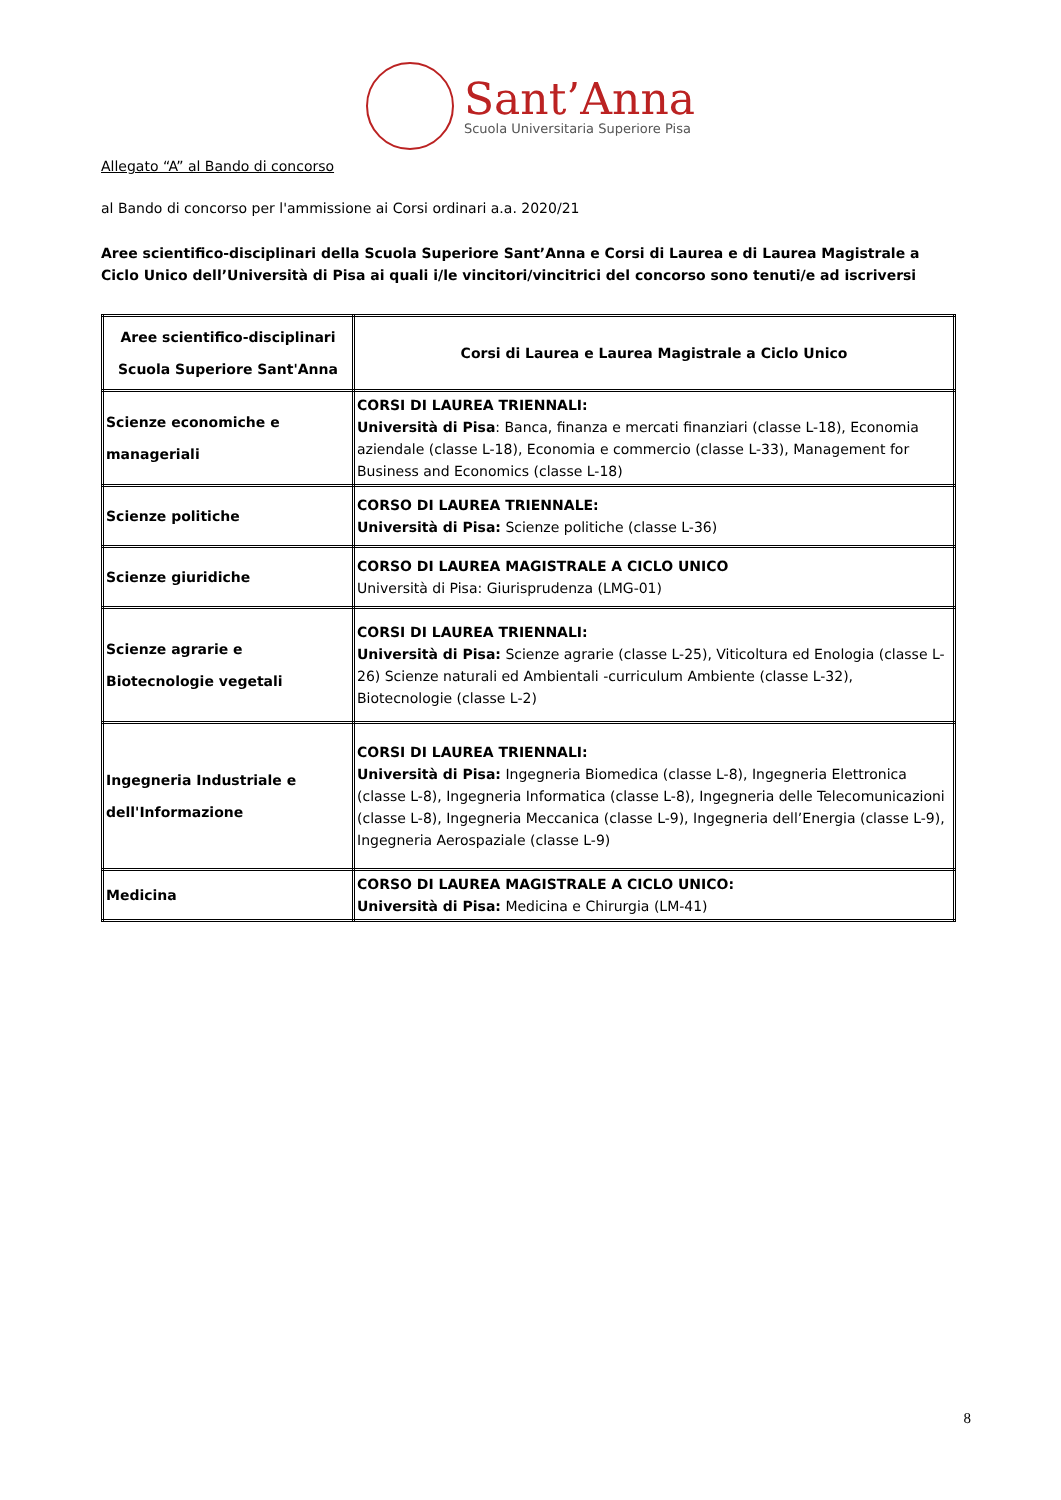Sant’Anna
Scuola Universitaria Superiore Pisa
Allegato “A” al Bando di concorso
al Bando di concorso per l'ammissione ai Corsi ordinari a.a. 2020/21
Aree scientifico-disciplinari della Scuola Superiore Sant’Anna e Corsi di Laurea e di Laurea Magistrale a Ciclo Unico dell’Università di Pisa ai quali i/le vincitori/vincitrici del concorso sono tenuti/e ad iscriversi
| Aree scientifico-disciplinari Scuola Superiore Sant'Anna | Corsi di Laurea e Laurea Magistrale a Ciclo Unico |
| --- | --- |
| Scienze economiche e manageriali | CORSI DI LAUREA TRIENNALI: Università di Pisa : Banca, finanza e mercati finanziari (classe L-18), Economia aziendale (classe L-18), Economia e commercio (classe L-33), Management for Business and Economics (classe L-18) |
| Scienze politiche | CORSO DI LAUREA TRIENNALE: Università di Pisa: Scienze politiche (classe L-36) |
| Scienze giuridiche | CORSO DI LAUREA MAGISTRALE A CICLO UNICO Università di Pisa: Giurisprudenza (LMG-01) |
| Scienze agrarie e Biotecnologie vegetali | CORSI DI LAUREA TRIENNALI: Università di Pisa: Scienze agrarie (classe L-25), Viticoltura ed Enologia (classe L-26) Scienze naturali ed Ambientali -curriculum Ambiente (classe L-32), Biotecnologie (classe L-2) |
| Ingegneria Industriale e dell'Informazione | CORSI DI LAUREA TRIENNALI: Università di Pisa: Ingegneria Biomedica (classe L-8), Ingegneria Elettronica (classe L-8), Ingegneria Informatica (classe L-8), Ingegneria delle Telecomunicazioni (classe L-8), Ingegneria Meccanica (classe L-9), Ingegneria dell’Energia (classe L-9), Ingegneria Aerospaziale (classe L-9) |
| Medicina | CORSO DI LAUREA MAGISTRALE A CICLO UNICO: Università di Pisa: Medicina e Chirurgia (LM-41) |
8